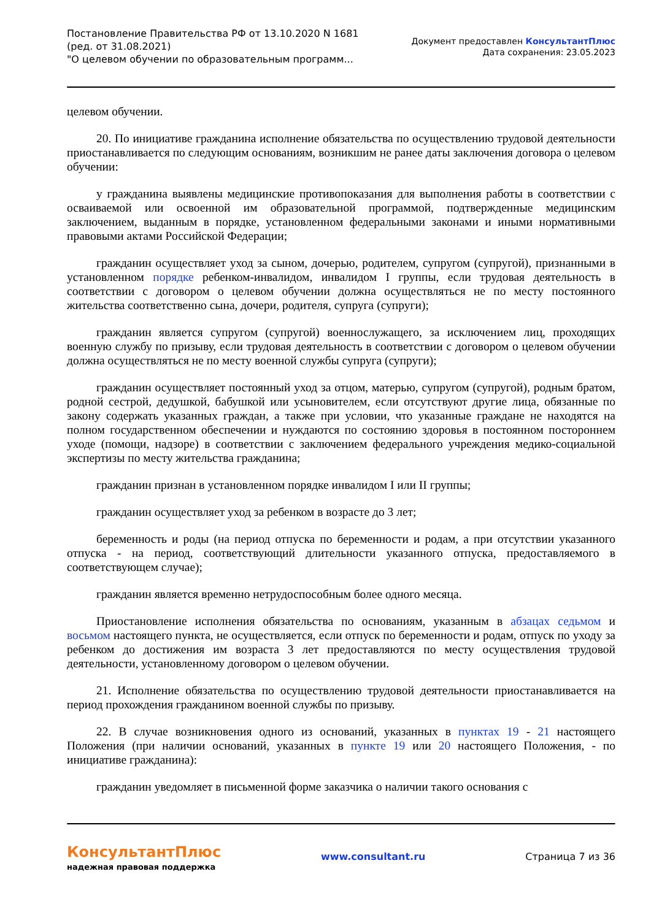Постановление Правительства РФ от 13.10.2020 N 1681
(ред. от 31.08.2021)
"О целевом обучении по образовательным программ...
Документ предоставлен КонсультантПлюс
Дата сохранения: 23.05.2023
целевом обучении.
20. По инициативе гражданина исполнение обязательства по осуществлению трудовой деятельности приостанавливается по следующим основаниям, возникшим не ранее даты заключения договора о целевом обучении:
у гражданина выявлены медицинские противопоказания для выполнения работы в соответствии с осваиваемой или освоенной им образовательной программой, подтвержденные медицинским заключением, выданным в порядке, установленном федеральными законами и иными нормативными правовыми актами Российской Федерации;
гражданин осуществляет уход за сыном, дочерью, родителем, супругом (супругой), признанными в установленном порядке ребенком-инвалидом, инвалидом I группы, если трудовая деятельность в соответствии с договором о целевом обучении должна осуществляться не по месту постоянного жительства соответственно сына, дочери, родителя, супруга (супруги);
гражданин является супругом (супругой) военнослужащего, за исключением лиц, проходящих военную службу по призыву, если трудовая деятельность в соответствии с договором о целевом обучении должна осуществляться не по месту военной службы супруга (супруги);
гражданин осуществляет постоянный уход за отцом, матерью, супругом (супругой), родным братом, родной сестрой, дедушкой, бабушкой или усыновителем, если отсутствуют другие лица, обязанные по закону содержать указанных граждан, а также при условии, что указанные граждане не находятся на полном государственном обеспечении и нуждаются по состоянию здоровья в постоянном постороннем уходе (помощи, надзоре) в соответствии с заключением федерального учреждения медико-социальной экспертизы по месту жительства гражданина;
гражданин признан в установленном порядке инвалидом I или II группы;
гражданин осуществляет уход за ребенком в возрасте до 3 лет;
беременность и роды (на период отпуска по беременности и родам, а при отсутствии указанного отпуска - на период, соответствующий длительности указанного отпуска, предоставляемого в соответствующем случае);
гражданин является временно нетрудоспособным более одного месяца.
Приостановление исполнения обязательства по основаниям, указанным в абзацах седьмом и восьмом настоящего пункта, не осуществляется, если отпуск по беременности и родам, отпуск по уходу за ребенком до достижения им возраста 3 лет предоставляются по месту осуществления трудовой деятельности, установленному договором о целевом обучении.
21. Исполнение обязательства по осуществлению трудовой деятельности приостанавливается на период прохождения гражданином военной службы по призыву.
22. В случае возникновения одного из оснований, указанных в пунктах 19 - 21 настоящего Положения (при наличии оснований, указанных в пункте 19 или 20 настоящего Положения, - по инициативе гражданина):
гражданин уведомляет в письменной форме заказчика о наличии такого основания с
КонсультантПлюс
надежная правовая поддержка
www.consultant.ru Страница 7 из 36